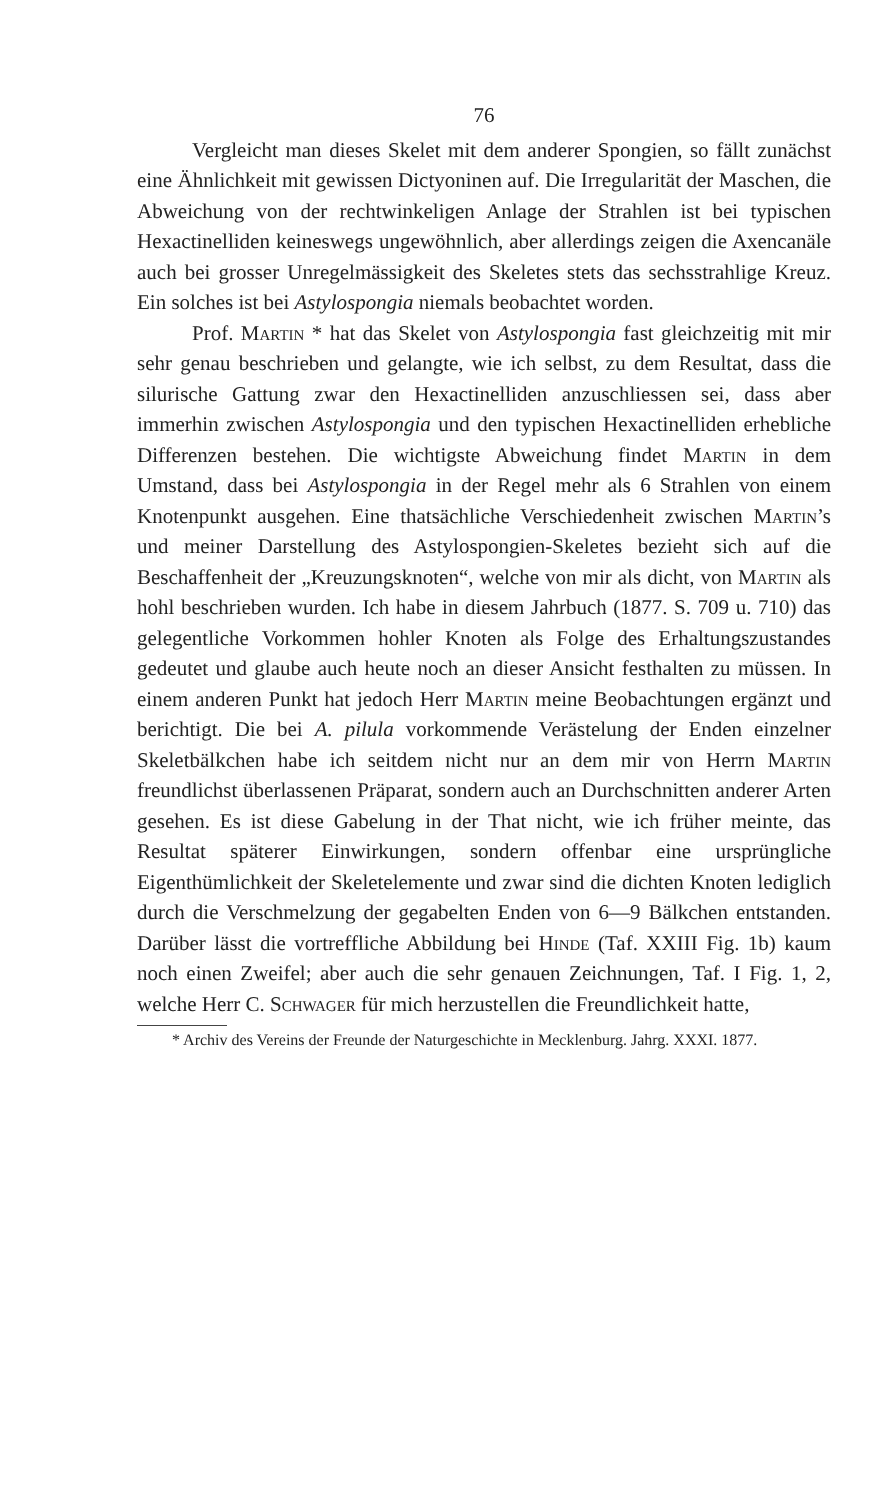76
Vergleicht man dieses Skelet mit dem anderer Spongien, so fällt zunächst eine Ähnlichkeit mit gewissen Dictyoninen auf. Die Irregularität der Maschen, die Abweichung von der rechtwinkeligen Anlage der Strahlen ist bei typischen Hexactinelliden keineswegs ungewöhnlich, aber allerdings zeigen die Axencanäle auch bei grosser Unregelmässigkeit des Skeletes stets das sechsstrahlige Kreuz. Ein solches ist bei Astylospongia niemals beobachtet worden.
Prof. Martin * hat das Skelet von Astylospongia fast gleichzeitig mit mir sehr genau beschrieben und gelangte, wie ich selbst, zu dem Resultat, dass die silurische Gattung zwar den Hexactinelliden anzuschliessen sei, dass aber immerhin zwischen Astylospongia und den typischen Hexactinelliden erhebliche Differenzen bestehen. Die wichtigste Abweichung findet Martin in dem Umstand, dass bei Astylospongia in der Regel mehr als 6 Strahlen von einem Knotenpunkt ausgehen. Eine thatsächliche Verschiedenheit zwischen Martin’s und meiner Darstellung des Astylospongien-Skeletes bezieht sich auf die Beschaffenheit der „Kreuzungsknoten“, welche von mir als dicht, von Martin als hohl beschrieben wurden. Ich habe in diesem Jahrbuch (1877. S. 709 u. 710) das gelegentliche Vorkommen hohler Knoten als Folge des Erhaltungszustandes gedeutet und glaube auch heute noch an dieser Ansicht festhalten zu müssen. In einem anderen Punkt hat jedoch Herr Martin meine Beobachtungen ergänzt und berichtigt. Die bei A. pilula vorkommende Verästelung der Enden einzelner Skeletbälkchen habe ich seitdem nicht nur an dem mir von Herrn Martin freundlichst überlassenen Präparat, sondern auch an Durchschnitten anderer Arten gesehen. Es ist diese Gabelung in der That nicht, wie ich früher meinte, das Resultat späterer Einwirkungen, sondern offenbar eine ursprüngliche Eigenthümlichkeit der Skeletelemente und zwar sind die dichten Knoten lediglich durch die Verschmelzung der gegabelten Enden von 6—9 Bälkchen entstanden. Darüber lässt die vortreffliche Abbildung bei Hinde (Taf. XXIII Fig. 1b) kaum noch einen Zweifel; aber auch die sehr genauen Zeichnungen, Taf. I Fig. 1, 2, welche Herr C. Schwager für mich herzustellen die Freundlichkeit hatte,
* Archiv des Vereins der Freunde der Naturgeschichte in Mecklenburg. Jahrg. XXXI. 1877.